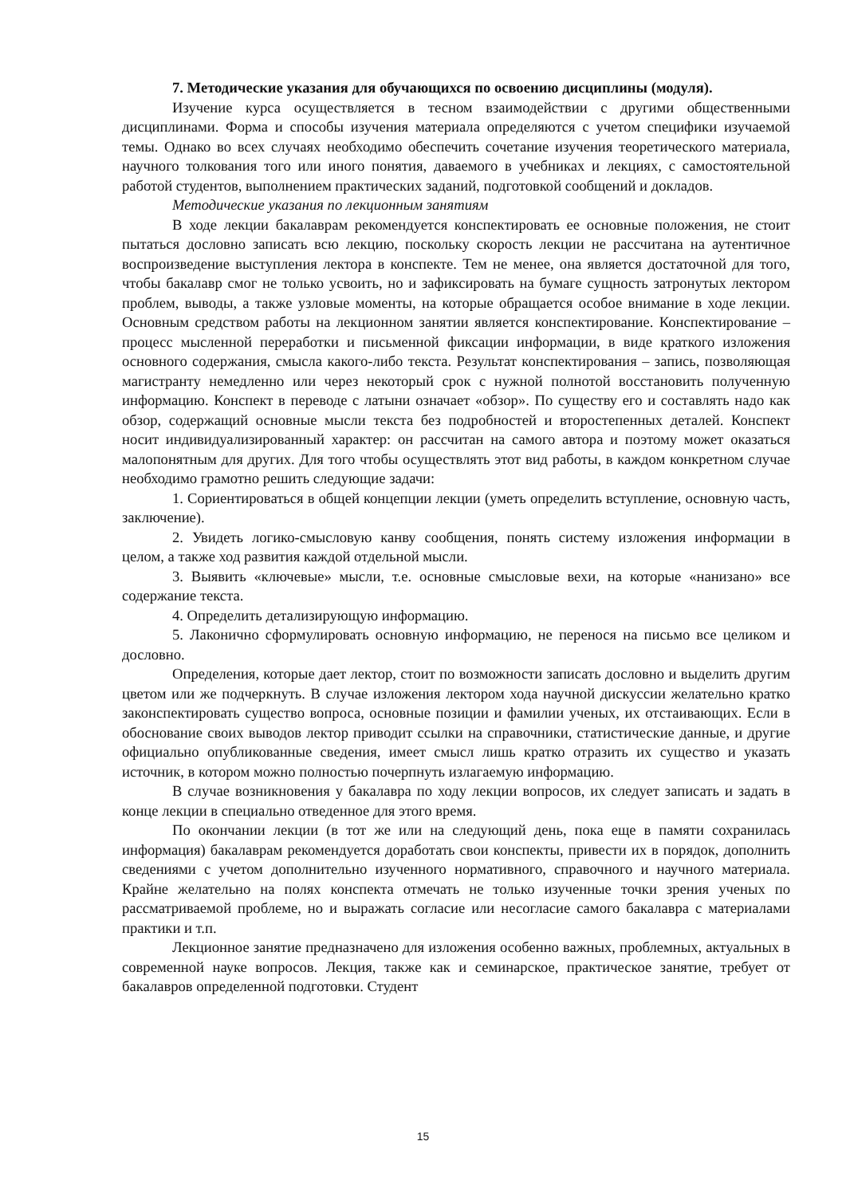7. Методические указания для обучающихся по освоению дисциплины (модуля).
Изучение курса осуществляется в тесном взаимодействии с другими общественными дисциплинами. Форма и способы изучения материала определяются с учетом специфики изучаемой темы. Однако во всех случаях необходимо обеспечить сочетание изучения теоретического материала, научного толкования того или иного понятия, даваемого в учебниках и лекциях, с самостоятельной работой студентов, выполнением практических заданий, подготовкой сообщений и докладов.
Методические указания по лекционным занятиям
В ходе лекции бакалаврам рекомендуется конспектировать ее основные положения, не стоит пытаться дословно записать всю лекцию, поскольку скорость лекции не рассчитана на аутентичное воспроизведение выступления лектора в конспекте. Тем не менее, она является достаточной для того, чтобы бакалавр смог не только усвоить, но и зафиксировать на бумаге сущность затронутых лектором проблем, выводы, а также узловые моменты, на которые обращается особое внимание в ходе лекции. Основным средством работы на лекционном занятии является конспектирование. Конспектирование – процесс мысленной переработки и письменной фиксации информации, в виде краткого изложения основного содержания, смысла какого-либо текста. Результат конспектирования – запись, позволяющая магистранту немедленно или через некоторый срок с нужной полнотой восстановить полученную информацию. Конспект в переводе с латыни означает «обзор». По существу его и составлять надо как обзор, содержащий основные мысли текста без подробностей и второстепенных деталей. Конспект носит индивидуализированный характер: он рассчитан на самого автора и поэтому может оказаться малопонятным для других. Для того чтобы осуществлять этот вид работы, в каждом конкретном случае необходимо грамотно решить следующие задачи:
1. Сориентироваться в общей концепции лекции (уметь определить вступление, основную часть, заключение).
2. Увидеть логико-смысловую канву сообщения, понять систему изложения информации в целом, а также ход развития каждой отдельной мысли.
3. Выявить «ключевые» мысли, т.е. основные смысловые вехи, на которые «нанизано» все содержание текста.
4. Определить детализирующую информацию.
5. Лаконично сформулировать основную информацию, не перенося на письмо все целиком и дословно.
Определения, которые дает лектор, стоит по возможности записать дословно и выделить другим цветом или же подчеркнуть. В случае изложения лектором хода научной дискуссии желательно кратко законспектировать существо вопроса, основные позиции и фамилии ученых, их отстаивающих. Если в обоснование своих выводов лектор приводит ссылки на справочники, статистические данные, и другие официально опубликованные сведения, имеет смысл лишь кратко отразить их существо и указать источник, в котором можно полностью почерпнуть излагаемую информацию.
В случае возникновения у бакалавра по ходу лекции вопросов, их следует записать и задать в конце лекции в специально отведенное для этого время.
По окончании лекции (в тот же или на следующий день, пока еще в памяти сохранилась информация) бакалаврам рекомендуется доработать свои конспекты, привести их в порядок, дополнить сведениями с учетом дополнительно изученного нормативного, справочного и научного материала. Крайне желательно на полях конспекта отмечать не только изученные точки зрения ученых по рассматриваемой проблеме, но и выражать согласие или несогласие самого бакалавра с материалами практики и т.п.
Лекционное занятие предназначено для изложения особенно важных, проблемных, актуальных в современной науке вопросов. Лекция, также как и семинарское, практическое занятие, требует от бакалавров определенной подготовки. Студент
15